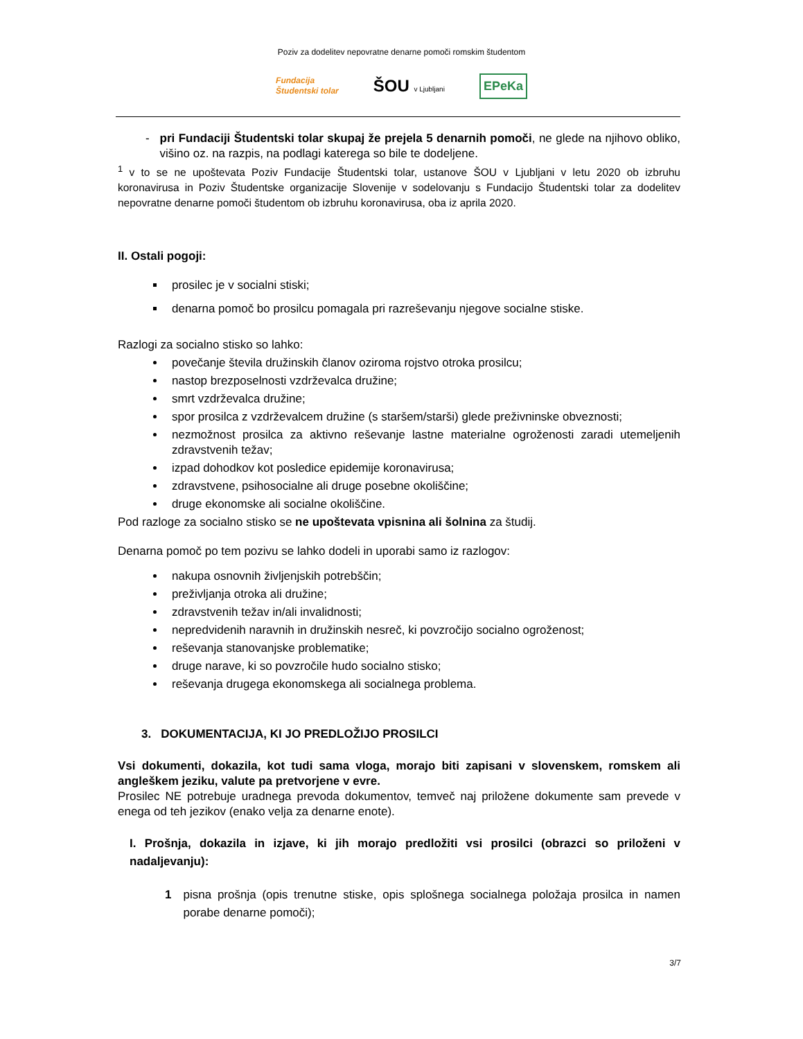Poziv za dodelitev nepovratne denarne pomoči romskim študentom
Fundacija
Študentski tolar
ŠOU v Ljubljani
EPeKa
- pri Fundaciji Študentski tolar skupaj že prejela 5 denarnih pomoči, ne glede na njihovo obliko, višino oz. na razpis, na podlagi katerega so bile te dodeljene.
<sup>1</sup> v to se ne upoštevata Poziv Fundacije Študentski tolar, ustanove ŠOU v Ljubljani v letu 2020 ob izbruhu koronavirusa in Poziv Študentske organizacije Slovenije v sodelovanju s Fundacijo Študentski tolar za dodelitev nepovratne denarne pomoči študentom ob izbruhu koronavirusa, oba iz aprila 2020.
II. Ostali pogoji:
prosilec je v socialni stiski;
denarna pomoč bo prosilcu pomagala pri razreševanju njegove socialne stiske.
Razlogi za socialno stisko so lahko:
povečanje števila družinskih članov oziroma rojstvo otroka prosilcu;
nastop brezposelnosti vzdrževalca družine;
smrt vzdrževalca družine;
spor prosilca z vzdrževalcem družine (s staršem/starši) glede preživninske obveznosti;
nezmožnost prosilca za aktivno reševanje lastne materialne ogroženosti zaradi utemeljenih zdravstvenih težav;
izpad dohodkov kot posledice epidemije koronavirusa;
zdravstvene, psihosocialne ali druge posebne okoliščine;
druge ekonomske ali socialne okoliščine.
Pod razloge za socialno stisko se ne upoštevata vpisnina ali šolnina za študij.
Denarna pomoč po tem pozivu se lahko dodeli in uporabi samo iz razlogov:
nakupa osnovnih življenjskih potrebščin;
preživljanja otroka ali družine;
zdravstvenih težav in/ali invalidnosti;
nepredvidenih naravnih in družinskih nesreč, ki povzročijo socialno ogroženost;
reševanja stanovanjske problematike;
druge narave, ki so povzročile hudo socialno stisko;
reševanja drugega ekonomskega ali socialnega problema.
3. DOKUMENTACIJA, KI JO PREDLOŽIJO PROSILCI
Vsi dokumenti, dokazila, kot tudi sama vloga, morajo biti zapisani v slovenskem, romskem ali angleškem jeziku, valute pa pretvorjene v evre.
Prosilec NE potrebuje uradnega prevoda dokumentov, temveč naj priložene dokumente sam prevede v enega od teh jezikov (enako velja za denarne enote).
I. Prošnja, dokazila in izjave, ki jih morajo predložiti vsi prosilci (obrazci so priloženi v nadaljevanju):
1 pisna prošnja (opis trenutne stiske, opis splošnega socialnega položaja prosilca in namen porabe denarne pomoči);
3/7